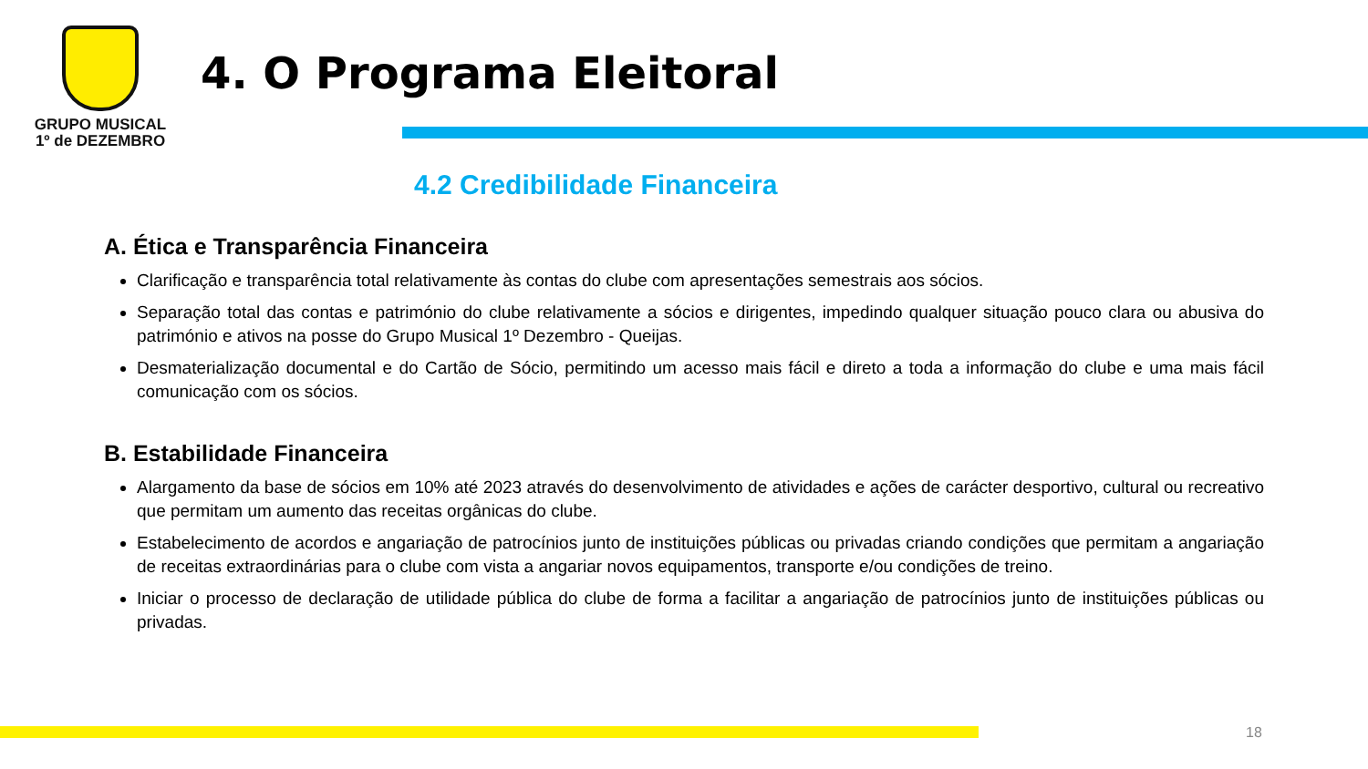GRUPO MUSICAL
1º de DEZEMBRO
4. O Programa Eleitoral
4.2 Credibilidade Financeira
A. Ética e Transparência Financeira
Clarificação e transparência total relativamente às contas do clube com apresentações semestrais aos sócios.
Separação total das contas e património do clube relativamente a sócios e dirigentes, impedindo qualquer situação pouco clara ou abusiva do património e ativos na posse do Grupo Musical 1º Dezembro - Queijas.
Desmaterialização documental e do Cartão de Sócio, permitindo um acesso mais fácil e direto a toda a informação do clube e uma mais fácil comunicação com os sócios.
B. Estabilidade Financeira
Alargamento da base de sócios em 10% até 2023 através do desenvolvimento de atividades e ações de carácter desportivo, cultural ou recreativo que permitam um aumento das receitas orgânicas do clube.
Estabelecimento de acordos e angariação de patrocínios junto de instituições públicas ou privadas criando condições que permitam a angariação de receitas extraordinárias para o clube com vista a angariar novos equipamentos, transporte e/ou condições de treino.
Iniciar o processo de declaração de utilidade pública do clube de forma a facilitar a angariação de patrocínios junto de instituições públicas ou privadas.
18